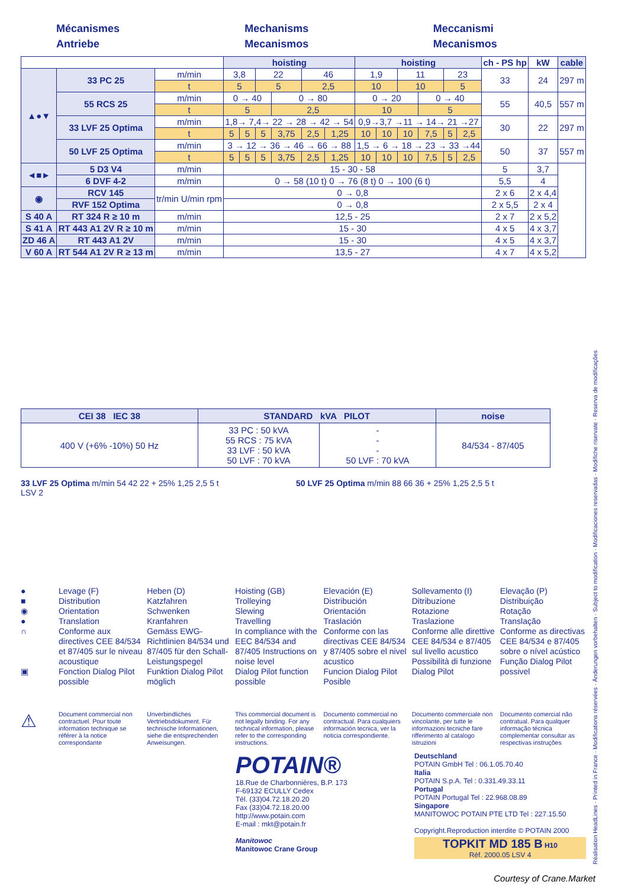Mécanismes
Antriebe
Mechanisms
Mecanismos
Meccanismi
Mecanismos
| | | | hoisting | | | | | | hoisting | | | | | | ch - PS hp | kW | cable |
| --- | --- | --- | --- | --- | --- | --- | --- | --- | --- | --- | --- | --- | --- | --- | --- | --- | --- |
| ▲●▼ | 33 PC 25 | m/min | 3,8 | | 22 | | 46 | | 1,9 | | 11 | | 23 | | 33 | 24 | 297 m |
| | | t | 5 | | 5 | | 2,5 | | 10 | | 10 | | 5 | | | | |
| | 55 RCS 25 | m/min | 0 → 40 | | | 0 → 80 | | | 0 → 20 | | | 0 → 40 | | | 55 | 40,5 | 557 m |
| | | t | 5 | | | 2,5 | | | 10 | | | 5 | | | | | |
| | 33 LVF 25 Optima | m/min | 1,8→ 7,4→ 22 → 28 → 42 → 54 | | | | | | 0,9→3,7 →11 → 14→ 21 →27 | | | | | | 30 | 22 | 297 m |
| | | t | 5 | 5 | 5 | 3,75 | 2,5 | 1,25 | 10 | 10 | 10 | 7,5 | 5 | 2,5 | | | |
| | 50 LVF 25 Optima | m/min | 3 → 12 → 36 → 46 → 66 → 88 | | | | | | 1,5 → 6 → 18 → 23 → 33 →44 | | | | | | 50 | 37 | 557 m |
| | | t | 5 | 5 | 5 | 3,75 | 2,5 | 1,25 | 10 | 10 | 10 | 7,5 | 5 | 2,5 | | | |
| ◄■► | 5 D3 V4 | m/min | 15 - 30 - 58 | | | | | | | | | | | | 5 | 3,7 | |
| | 6 DVF 4-2 | m/min | 0 → 58 (10 t) 0 → 76 (8 t) 0 → 100 (6 t) | | | | | | | | | | | | 5,5 | 4 | |
| ◉ | RCV 145 | tr/min U/min rpm | 0 → 0,8 | | | | | | | | | | | | 2 x 6 | 2 x 4,4 | |
| | RVF 152 Optima | | 0 → 0,8 | | | | | | | | | | | | 2 x 5,5 | 2 x 4 | |
| S 40 A | RT 324 R ≥ 10 m | m/min | 12,5 - 25 | | | | | | | | | | | | 2 x 7 | 2 x 5,2 | |
| S 41 A | RT 443 A1 2V R ≥ 10 m | m/min | 15 - 30 | | | | | | | | | | | | 4 x 5 | 4 x 3,7 | |
| ZD 46 A | RT 443 A1 2V | m/min | 15 - 30 | | | | | | | | | | | | 4 x 5 | 4 x 3,7 | |
| V 60 A | RT 544 A1 2V R ≥ 13 m | m/min | 13,5 - 27 | | | | | | | | | | | | 4 x 7 | 4 x 5,2 | |
| CEI 38 IEC 38 | STANDARD kVA PILOT | | noise |
| 400 V (+6% -10%) 50 Hz | 33 PC : 50 kVA 55 RCS : 75 kVA 33 LVF : 50 kVA 50 LVF : 70 kVA | - - - 50 LVF : 70 kVA | 84/534 - 87/405 |
33 LVF 25 Optima m/min 54 42 22 + 25% 1,25 2,5 5 t
LSV 2
50 LVF 25 Optima m/min 88 66 36 + 25% 1,25 2,5 5 t
●
■
◉
●
∩
▣
Levage (F)
Distribution
Orientation
Translation
Conforme aux directives CEE 84/534 et 87/405 sur le niveau acoustique
Fonction Dialog Pilot possible
Heben (D)
Katzfahren
Schwenken
Kranfahren
Gemäss EWG-Richtlinien 84/534 und 87/405 für den Schall-Leistungspegel
Funktion Dialog Pilot möglich
Hoisting (GB)
Trolleying
Slewing
Travelling
In compliance with the EEC 84/534 and 87/405 Instructions on noise level
Dialog Pilot function possible
Elevación (E)
Distribución
Orientación
Traslación
Conforme con las directivas CEE 84/534 y 87/405 sobre el nivel acustico
Funcion Dialog Pilot Posible
Sollevamento (I)
Ditribuzione
Rotazione
Traslazione
Conforme alle direttive CEE 84/534 e 87/405 sul livello acustico
Possibilità di funzione Dialog Pilot
Elevação (P)
Distribuição
Rotação
Translação
Conforme as directivas CEE 84/534 e 87/405 sobre o nível acústico
Função Dialog Pilot possivel
⚠
Document commercial non contractuel. Pour toute information technique se référer à la notice correspondante
Unverbindliches Vertriebsdokument. Für technische Informationen, siehe die entsprechenden Anweisungen.
This commercial document is not legally binding. For any technical information, please refer to the corresponding instructions.
Documento commercial no contractual. Para cualquiers información tecnica, ver la noticia correspondiente.
Documento commerciale non vincolante, per tutte le informazioni tecniche fare rifferimento al catalogo istruzioni
Documento comercial não contratual. Para qualquer informação técnica complementar consultar as respectivas instruções
POTAIN®
18.Rue de Charbonnières, B.P. 173
F-69132 ECULLY Cedex
Tél. (33)04.72.18.20.20
Fax (33)04.72.18.20.00
http://www.potain.com
E-mail : mkt@potain.fr
Manitowoc
Manitowoc Crane Group
Deutschland
POTAIN GmbH Tel : 06.1.05.70.40
Italia
POTAIN S.p.A. Tel : 0.331.49.33.11
Portugal
POTAIN Portugal Tel : 22.968.08.89
Singapore
MANITOWOC POTAIN PTE LTD Tel : 227.15.50
Copyright.Reproduction interdite © POTAIN 2000
TOPKIT MD 185 B H10
Réf. 2000.05 LSV 4
Réalisation HeadLines · Printed in France · Modifications réservées · Änderungen vorbehalten · Subject to modification · Modificaciones reservadas · Modifiche riservate · Reserva de modificações
Courtesy of Crane.Market